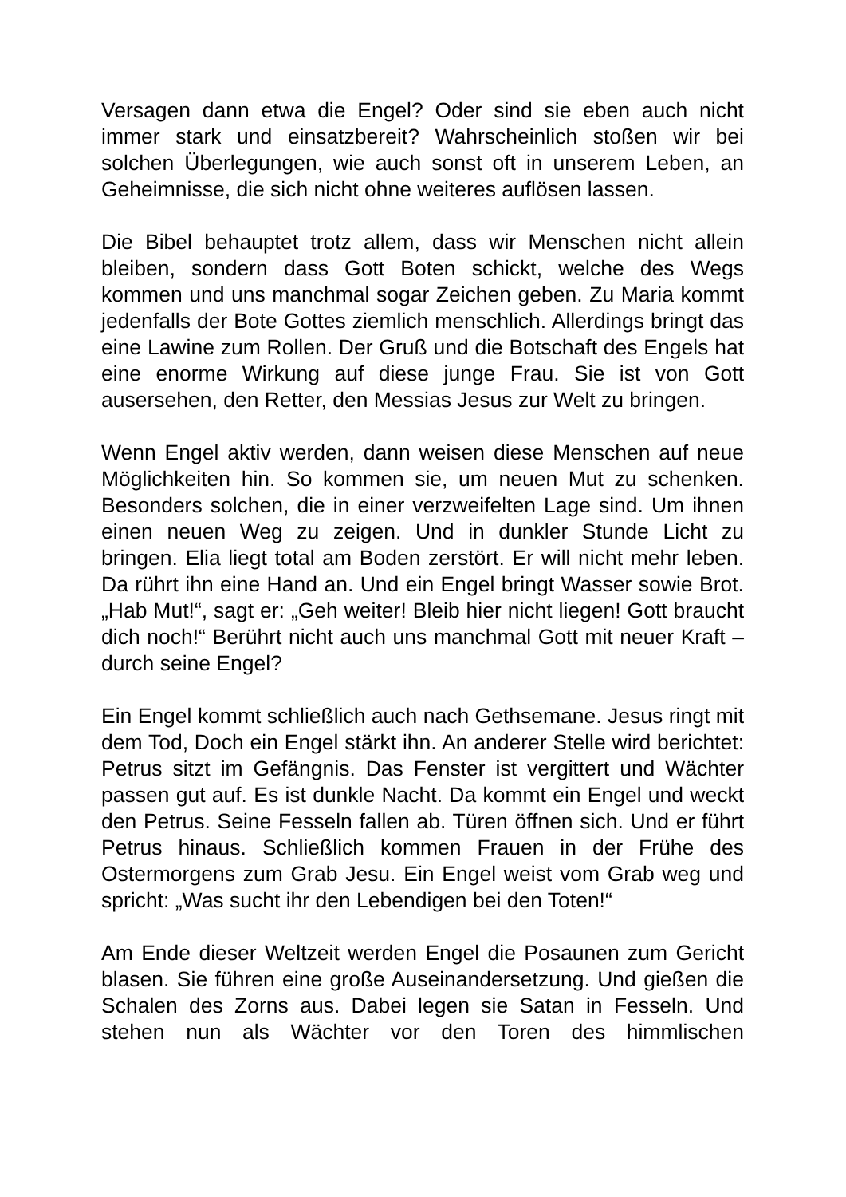Versagen dann etwa die Engel? Oder sind sie eben auch nicht immer stark und einsatzbereit? Wahrscheinlich stoßen wir bei solchen Überlegungen, wie auch sonst oft in unserem Leben, an Geheimnisse, die sich nicht ohne weiteres auflösen lassen.
Die Bibel behauptet trotz allem, dass wir Menschen nicht allein bleiben, sondern dass Gott Boten schickt, welche des Wegs kommen und uns manchmal sogar Zeichen geben. Zu Maria kommt jedenfalls der Bote Gottes ziemlich menschlich. Allerdings bringt das eine Lawine zum Rollen. Der Gruß und die Botschaft des Engels hat eine enorme Wirkung auf diese junge Frau. Sie ist von Gott ausersehen, den Retter, den Messias Jesus zur Welt zu bringen.
Wenn Engel aktiv werden, dann weisen diese Menschen auf neue Möglichkeiten hin. So kommen sie, um neuen Mut zu schenken. Besonders solchen, die in einer verzweifelten Lage sind. Um ihnen einen neuen Weg zu zeigen. Und in dunkler Stunde Licht zu bringen. Elia liegt total am Boden zerstört. Er will nicht mehr leben. Da rührt ihn eine Hand an. Und ein Engel bringt Wasser sowie Brot. „Hab Mut!“, sagt er: „Geh weiter! Bleib hier nicht liegen! Gott braucht dich noch!“ Berührt nicht auch uns manchmal Gott mit neuer Kraft – durch seine Engel?
Ein Engel kommt schließlich auch nach Gethsemane. Jesus ringt mit dem Tod, Doch ein Engel stärkt ihn. An anderer Stelle wird berichtet: Petrus sitzt im Gefängnis. Das Fenster ist vergittert und Wächter passen gut auf. Es ist dunkle Nacht. Da kommt ein Engel und weckt den Petrus. Seine Fesseln fallen ab. Türen öffnen sich. Und er führt Petrus hinaus. Schließlich kommen Frauen in der Frühe des Ostermorgens zum Grab Jesu. Ein Engel weist vom Grab weg und spricht: „Was sucht ihr den Lebendigen bei den Toten!“
Am Ende dieser Weltzeit werden Engel die Posaunen zum Gericht blasen. Sie führen eine große Auseinandersetzung. Und gießen die Schalen des Zorns aus. Dabei legen sie Satan in Fesseln. Und stehen nun als Wächter vor den Toren des himmlischen